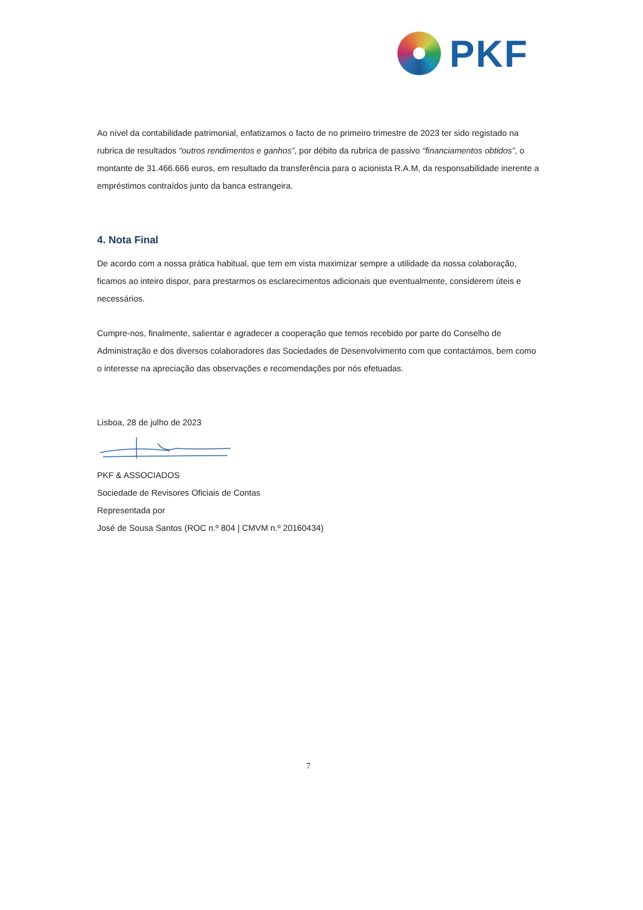PKF
Ao nível da contabilidade patrimonial, enfatizamos o facto de no primeiro trimestre de 2023 ter sido registado na rubrica de resultados “outros rendimentos e ganhos”, por débito da rubrica de passivo “financiamentos obtidos”, o montante de 31.466.666 euros, em resultado da transferência para o acionista R.A.M, da responsabilidade inerente a empréstimos contraídos junto da banca estrangeira.
4. Nota Final
De acordo com a nossa prática habitual, que tem em vista maximizar sempre a utilidade da nossa colaboração, ficamos ao inteiro dispor, para prestarmos os esclarecimentos adicionais que eventualmente, considerem úteis e necessários.
Cumpre-nos, finalmente, salientar e agradecer a cooperação que temos recebido por parte do Conselho de Administração e dos diversos colaboradores das Sociedades de Desenvolvimento com que contactámos, bem como o interesse na apreciação das observações e recomendações por nós efetuadas.
Lisboa, 28 de julho de 2023
PKF & ASSOCIADOS
Sociedade de Revisores Oficiais de Contas
Representada por
José de Sousa Santos (ROC n.º 804 | CMVM n.º 20160434)
7